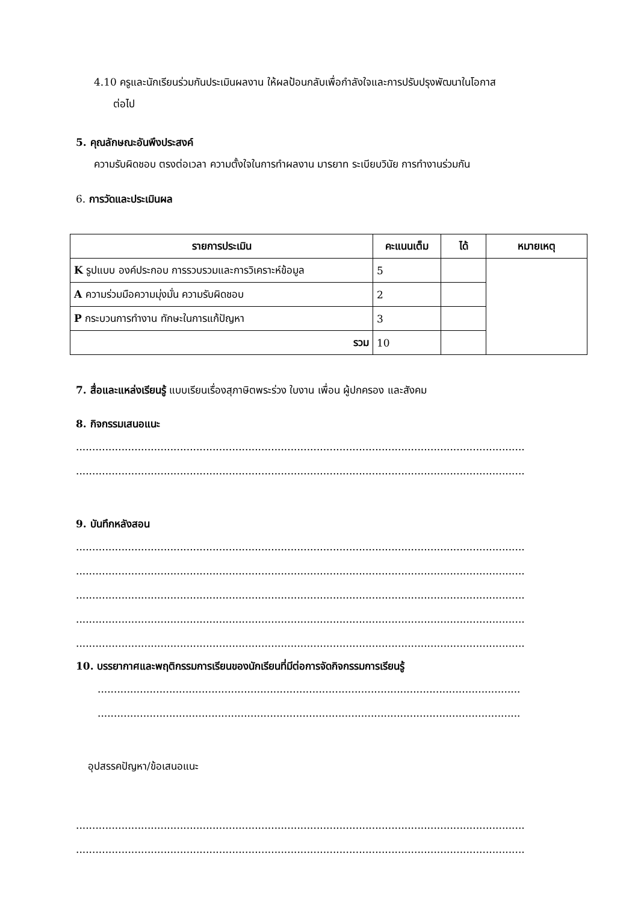4.10 ครูและนักเรียนร่วมกันประเมินผลงาน ให้ผลป้อนกลับเพื่อกำลังใจและการปรับปรุงพัฒนาในโอกาส
ต่อไป
5. คุณลักษณะอันพึงประสงค์
ความรับผิดชอบ ตรงต่อเวลา ความตั้งใจในการทำผลงาน มารยาท ระเบียบวินัย การทำงานร่วมกัน
6. การวัดและประเมินผล
| รายการประเมิน | คะแนนเต็ม | ได้ | หมายเหตุ |
| --- | --- | --- | --- |
| K รูปแบบ องค์ประกอบ การรวบรวมและการวิเคราะห์ข้อมูล | 5 | | |
| A ความร่วมมือความมุ่งมั่น ความรับผิดชอบ | 2 | | |
| P กระบวนการทำงาน ทักษะในการแก้ปัญหา | 3 | | |
| รวม | 10 | | |
7. สื่อและแหล่งเรียนรู้ แบบเรียนเรื่องสุภาษิตพระร่วง ใบงาน เพื่อน ผู้ปกครอง และสังคม
8. กิจกรรมเสนอแนะ
..........................................................................................................................................
..........................................................................................................................................
9. บันทึกหลังสอน
..........................................................................................................................................
..........................................................................................................................................
..........................................................................................................................................
..........................................................................................................................................
..........................................................................................................................................
10. บรรยากาศและพฤติกรรมการเรียนของนักเรียนที่มีต่อการจัดกิจกรรมการเรียนรู้
..................................................................................................................................
..................................................................................................................................
อุปสรรคปัญหา/ข้อเสนอแนะ
..........................................................................................................................................
..........................................................................................................................................